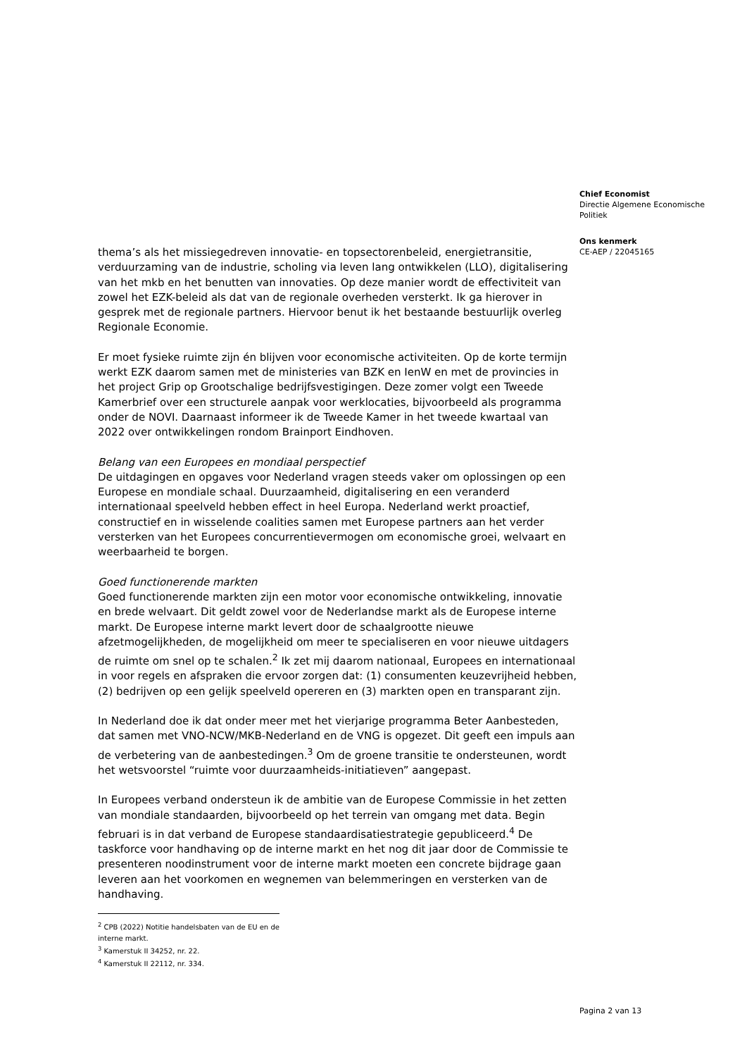Chief Economist
Directie Algemene Economische Politiek
Ons kenmerk
CE-AEP / 22045165
thema’s als het missiegedreven innovatie- en topsectorenbeleid, energietransitie, verduurzaming van de industrie, scholing via leven lang ontwikkelen (LLO), digitalisering van het mkb en het benutten van innovaties. Op deze manier wordt de effectiviteit van zowel het EZK-beleid als dat van de regionale overheden versterkt. Ik ga hierover in gesprek met de regionale partners. Hiervoor benut ik het bestaande bestuurlijk overleg Regionale Economie.
Er moet fysieke ruimte zijn én blijven voor economische activiteiten. Op de korte termijn werkt EZK daarom samen met de ministeries van BZK en IenW en met de provincies in het project Grip op Grootschalige bedrijfsvestigingen. Deze zomer volgt een Tweede Kamerbrief over een structurele aanpak voor werklocaties, bijvoorbeeld als programma onder de NOVI. Daarnaast informeer ik de Tweede Kamer in het tweede kwartaal van 2022 over ontwikkelingen rondom Brainport Eindhoven.
Belang van een Europees en mondiaal perspectief
De uitdagingen en opgaves voor Nederland vragen steeds vaker om oplossingen op een Europese en mondiale schaal. Duurzaamheid, digitalisering en een veranderd internationaal speelveld hebben effect in heel Europa. Nederland werkt proactief, constructief en in wisselende coalities samen met Europese partners aan het verder versterken van het Europees concurrentievermogen om economische groei, welvaart en weerbaarheid te borgen.
Goed functionerende markten
Goed functionerende markten zijn een motor voor economische ontwikkeling, innovatie en brede welvaart. Dit geldt zowel voor de Nederlandse markt als de Europese interne markt. De Europese interne markt levert door de schaalgrootte nieuwe afzetmogelijkheden, de mogelijkheid om meer te specialiseren en voor nieuwe uitdagers de ruimte om snel op te schalen.<sup>2</sup> Ik zet mij daarom nationaal, Europees en internationaal in voor regels en afspraken die ervoor zorgen dat: (1) consumenten keuzevrijheid hebben, (2) bedrijven op een gelijk speelveld opereren en (3) markten open en transparant zijn.
In Nederland doe ik dat onder meer met het vierjarige programma Beter Aanbesteden, dat samen met VNO-NCW/MKB-Nederland en de VNG is opgezet. Dit geeft een impuls aan de verbetering van de aanbestedingen.<sup>3</sup> Om de groene transitie te ondersteunen, wordt het wetsvoorstel “ruimte voor duurzaamheids-initiatieven” aangepast.
In Europees verband ondersteun ik de ambitie van de Europese Commissie in het zetten van mondiale standaarden, bijvoorbeeld op het terrein van omgang met data. Begin februari is in dat verband de Europese standaardisatiestrategie gepubliceerd.<sup>4</sup> De taskforce voor handhaving op de interne markt en het nog dit jaar door de Commissie te presenteren noodinstrument voor de interne markt moeten een concrete bijdrage gaan leveren aan het voorkomen en wegnemen van belemmeringen en versterken van de handhaving.
<sup>2</sup> CPB (2022) Notitie handelsbaten van de EU en de interne markt.
<sup>3</sup> Kamerstuk II 34252, nr. 22.
<sup>4</sup> Kamerstuk II 22112, nr. 334.
Pagina 2 van 13